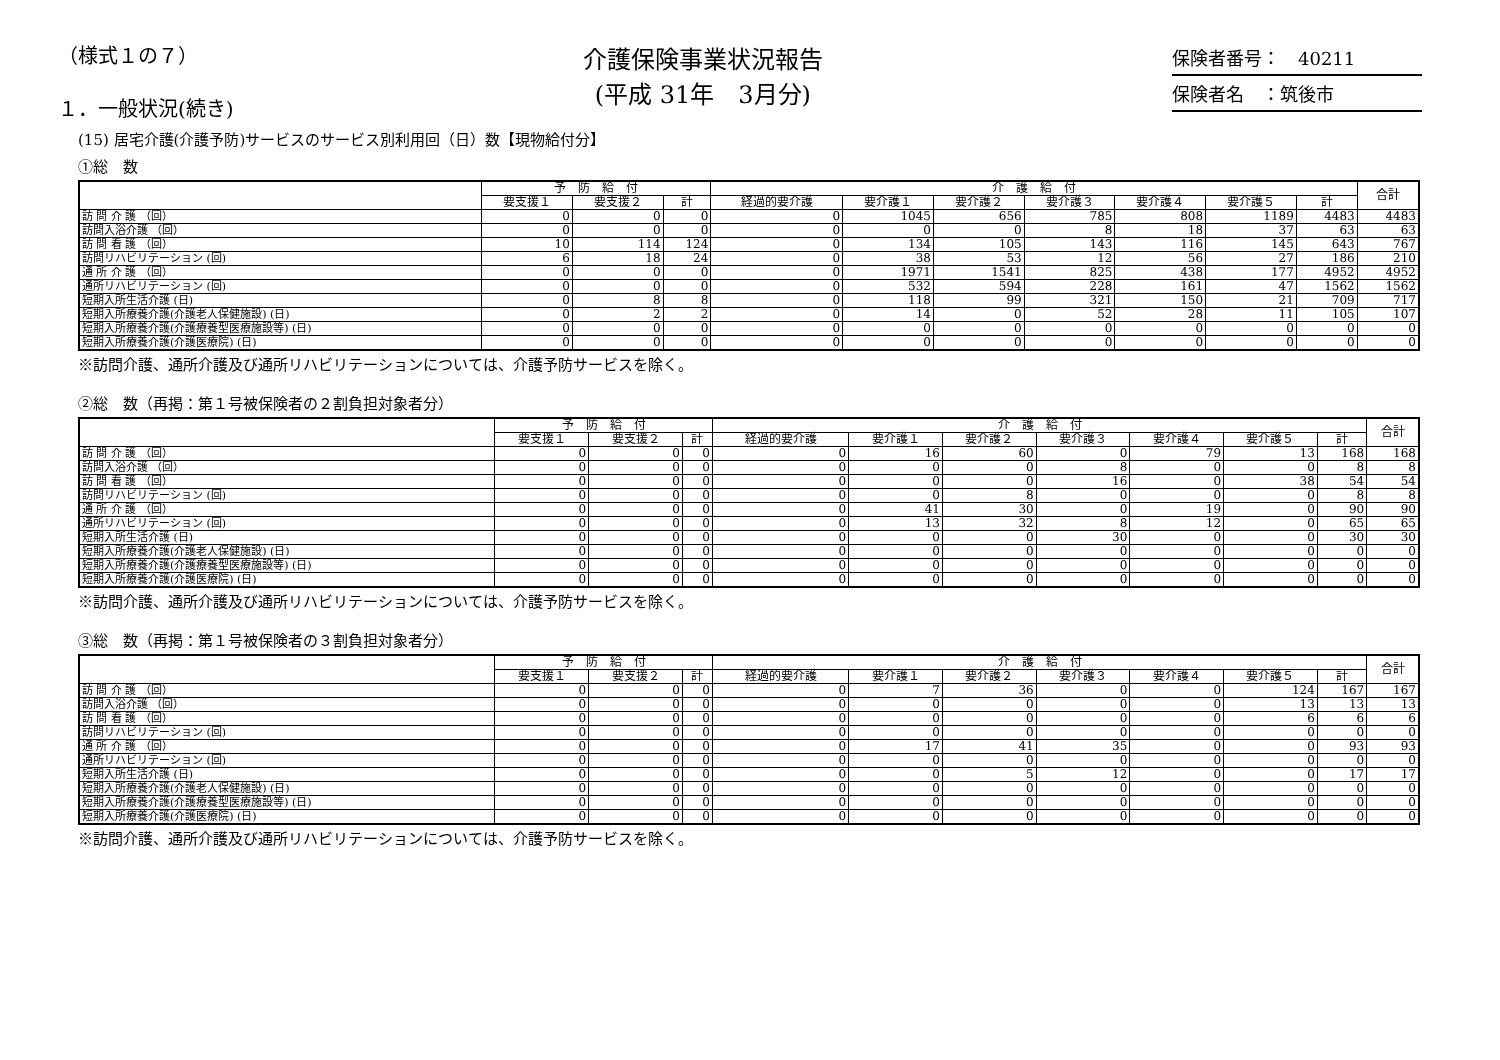（様式１の７）
１．一般状況(続き)
介護保険事業状況報告
(平成 31年　3月分)
保険者番号：　40211
保険者名　：筑後市
(15) 居宅介護(介護予防)サービスのサービス別利用回（日）数【現物給付分】
①総　数
| | 予 防 給 付 | | | 介 護 給 付 | | | | | | | 合計 |
| --- | --- | --- | --- | --- | --- | --- | --- | --- | --- | --- | --- |
| | 要支援１ | 要支援２ | 計 | 経過的要介護 | 要介護１ | 要介護２ | 要介護３ | 要介護４ | 要介護５ | 計 | |
| 訪 問 介 護 （回） | 0 | 0 | 0 | 0 | 1045 | 656 | 785 | 808 | 1189 | 4483 | 4483 |
| 訪問入浴介護 （回） | 0 | 0 | 0 | 0 | 0 | 0 | 8 | 18 | 37 | 63 | 63 |
| 訪 問 看 護 （回） | 10 | 114 | 124 | 0 | 134 | 105 | 143 | 116 | 145 | 643 | 767 |
| 訪問リハビリテーション (回) | 6 | 18 | 24 | 0 | 38 | 53 | 12 | 56 | 27 | 186 | 210 |
| 通 所 介 護 （回） | 0 | 0 | 0 | 0 | 1971 | 1541 | 825 | 438 | 177 | 4952 | 4952 |
| 通所リハビリテーション (回) | 0 | 0 | 0 | 0 | 532 | 594 | 228 | 161 | 47 | 1562 | 1562 |
| 短期入所生活介護 (日) | 0 | 8 | 8 | 0 | 118 | 99 | 321 | 150 | 21 | 709 | 717 |
| 短期入所療養介護(介護老人保健施設) (日) | 0 | 2 | 2 | 0 | 14 | 0 | 52 | 28 | 11 | 105 | 107 |
| 短期入所療養介護(介護療養型医療施設等) (日) | 0 | 0 | 0 | 0 | 0 | 0 | 0 | 0 | 0 | 0 | 0 |
| 短期入所療養介護(介護医療院) (日) | 0 | 0 | 0 | 0 | 0 | 0 | 0 | 0 | 0 | 0 | 0 |
※訪問介護、通所介護及び通所リハビリテーションについては、介護予防サービスを除く。
②総　数（再掲：第１号被保険者の２割負担対象者分）
| | 予 防 給 付 | | | 介 護 給 付 | | | | | | | 合計 |
| --- | --- | --- | --- | --- | --- | --- | --- | --- | --- | --- | --- |
| | 要支援１ | 要支援２ | 計 | 経過的要介護 | 要介護１ | 要介護２ | 要介護３ | 要介護４ | 要介護５ | 計 | |
| 訪 問 介 護 （回） | 0 | 0 | 0 | 0 | 16 | 60 | 0 | 79 | 13 | 168 | 168 |
| 訪問入浴介護 （回） | 0 | 0 | 0 | 0 | 0 | 0 | 8 | 0 | 0 | 8 | 8 |
| 訪 問 看 護 （回） | 0 | 0 | 0 | 0 | 0 | 0 | 16 | 0 | 38 | 54 | 54 |
| 訪問リハビリテーション (回) | 0 | 0 | 0 | 0 | 0 | 8 | 0 | 0 | 0 | 8 | 8 |
| 通 所 介 護 （回） | 0 | 0 | 0 | 0 | 41 | 30 | 0 | 19 | 0 | 90 | 90 |
| 通所リハビリテーション (回) | 0 | 0 | 0 | 0 | 13 | 32 | 8 | 12 | 0 | 65 | 65 |
| 短期入所生活介護 (日) | 0 | 0 | 0 | 0 | 0 | 0 | 30 | 0 | 0 | 30 | 30 |
| 短期入所療養介護(介護老人保健施設) (日) | 0 | 0 | 0 | 0 | 0 | 0 | 0 | 0 | 0 | 0 | 0 |
| 短期入所療養介護(介護療養型医療施設等) (日) | 0 | 0 | 0 | 0 | 0 | 0 | 0 | 0 | 0 | 0 | 0 |
| 短期入所療養介護(介護医療院) (日) | 0 | 0 | 0 | 0 | 0 | 0 | 0 | 0 | 0 | 0 | 0 |
※訪問介護、通所介護及び通所リハビリテーションについては、介護予防サービスを除く。
③総　数（再掲：第１号被保険者の３割負担対象者分）
| | 予 防 給 付 | | | 介 護 給 付 | | | | | | | 合計 |
| --- | --- | --- | --- | --- | --- | --- | --- | --- | --- | --- | --- |
| | 要支援１ | 要支援２ | 計 | 経過的要介護 | 要介護１ | 要介護２ | 要介護３ | 要介護４ | 要介護５ | 計 | |
| 訪 問 介 護 （回） | 0 | 0 | 0 | 0 | 7 | 36 | 0 | 0 | 124 | 167 | 167 |
| 訪問入浴介護 （回） | 0 | 0 | 0 | 0 | 0 | 0 | 0 | 0 | 13 | 13 | 13 |
| 訪 問 看 護 （回） | 0 | 0 | 0 | 0 | 0 | 0 | 0 | 0 | 6 | 6 | 6 |
| 訪問リハビリテーション (回) | 0 | 0 | 0 | 0 | 0 | 0 | 0 | 0 | 0 | 0 | 0 |
| 通 所 介 護 （回） | 0 | 0 | 0 | 0 | 17 | 41 | 35 | 0 | 0 | 93 | 93 |
| 通所リハビリテーション (回) | 0 | 0 | 0 | 0 | 0 | 0 | 0 | 0 | 0 | 0 | 0 |
| 短期入所生活介護 (日) | 0 | 0 | 0 | 0 | 0 | 5 | 12 | 0 | 0 | 17 | 17 |
| 短期入所療養介護(介護老人保健施設) (日) | 0 | 0 | 0 | 0 | 0 | 0 | 0 | 0 | 0 | 0 | 0 |
| 短期入所療養介護(介護療養型医療施設等) (日) | 0 | 0 | 0 | 0 | 0 | 0 | 0 | 0 | 0 | 0 | 0 |
| 短期入所療養介護(介護医療院) (日) | 0 | 0 | 0 | 0 | 0 | 0 | 0 | 0 | 0 | 0 | 0 |
※訪問介護、通所介護及び通所リハビリテーションについては、介護予防サービスを除く。